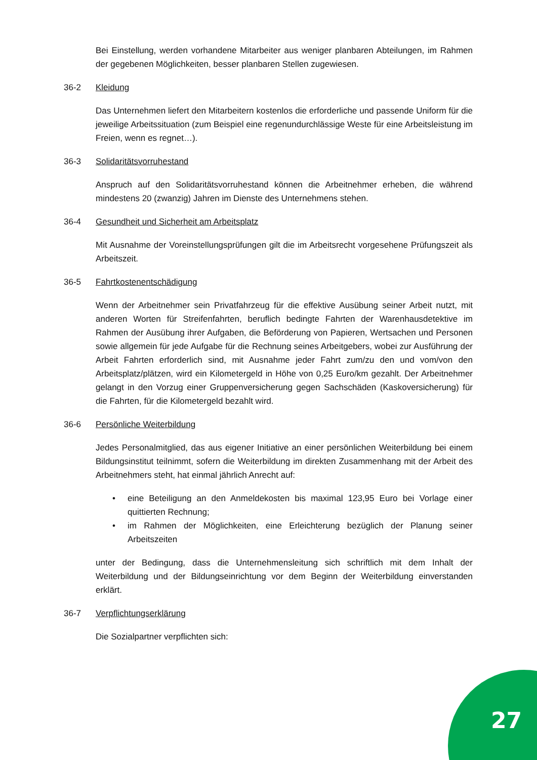Bei Einstellung, werden vorhandene Mitarbeiter aus weniger planbaren Abteilungen, im Rahmen der gegebenen Möglichkeiten, besser planbaren Stellen zugewiesen.
36-2 Kleidung
Das Unternehmen liefert den Mitarbeitern kostenlos die erforderliche und passende Uniform für die jeweilige Arbeitssituation (zum Beispiel eine regenundurchlässige Weste für eine Arbeitsleistung im Freien, wenn es regnet…).
36-3 Solidaritätsvorruhestand
Anspruch auf den Solidaritätsvorruhestand können die Arbeitnehmer erheben, die während mindestens 20 (zwanzig) Jahren im Dienste des Unternehmens stehen.
36-4 Gesundheit und Sicherheit am Arbeitsplatz
Mit Ausnahme der Voreinstellungsprüfungen gilt die im Arbeitsrecht vorgesehene Prüfungszeit als Arbeitszeit.
36-5 Fahrtkostenentschädigung
Wenn der Arbeitnehmer sein Privatfahrzeug für die effektive Ausübung seiner Arbeit nutzt, mit anderen Worten für Streifenfahrten, beruflich bedingte Fahrten der Warenhausdetektive im Rahmen der Ausübung ihrer Aufgaben, die Beförderung von Papieren, Wertsachen und Personen sowie allgemein für jede Aufgabe für die Rechnung seines Arbeitgebers, wobei zur Ausführung der Arbeit Fahrten erforderlich sind, mit Ausnahme jeder Fahrt zum/zu den und vom/von den Arbeitsplatz/plätzen, wird ein Kilometergeld in Höhe von 0,25 Euro/km gezahlt. Der Arbeitnehmer gelangt in den Vorzug einer Gruppenversicherung gegen Sachschäden (Kaskoversicherung) für die Fahrten, für die Kilometergeld bezahlt wird.
36-6 Persönliche Weiterbildung
Jedes Personalmitglied, das aus eigener Initiative an einer persönlichen Weiterbildung bei einem Bildungsinstitut teilnimmt, sofern die Weiterbildung im direkten Zusammenhang mit der Arbeit des Arbeitnehmers steht, hat einmal jährlich Anrecht auf:
• eine Beteiligung an den Anmeldekosten bis maximal 123,95 Euro bei Vorlage einer quittierten Rechnung;
• im Rahmen der Möglichkeiten, eine Erleichterung bezüglich der Planung seiner Arbeitszeiten
unter der Bedingung, dass die Unternehmensleitung sich schriftlich mit dem Inhalt der Weiterbildung und der Bildungseinrichtung vor dem Beginn der Weiterbildung einverstanden erklärt.
36-7 Verpflichtungserklärung
Die Sozialpartner verpflichten sich:
27